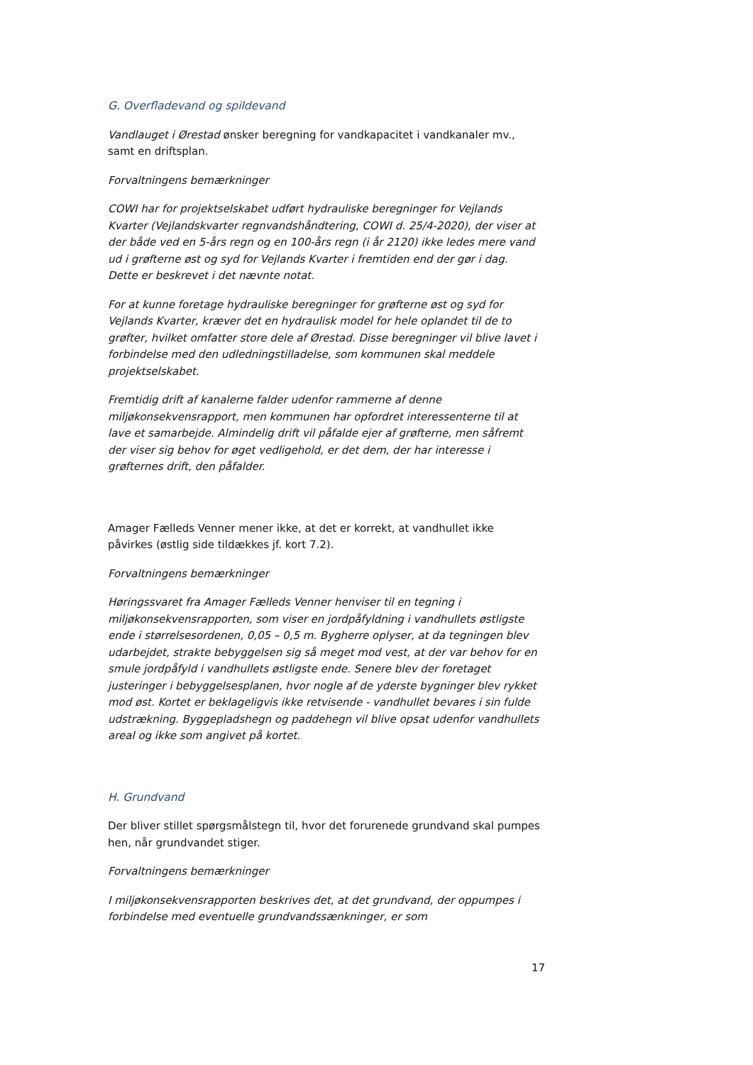G. Overfladevand og spildevand
Vandlauget i Ørestad ønsker beregning for vandkapacitet i vandkanaler mv., samt en driftsplan.
Forvaltningens bemærkninger
COWI har for projektselskabet udført hydrauliske beregninger for Vejlands Kvarter (Vejlandskvarter regnvandshåndtering, COWI d. 25/4-2020), der viser at der både ved en 5-års regn og en 100-års regn (i år 2120) ikke ledes mere vand ud i grøfterne øst og syd for Vejlands Kvarter i fremtiden end der gør i dag. Dette er beskrevet i det nævnte notat.
For at kunne foretage hydrauliske beregninger for grøfterne øst og syd for Vejlands Kvarter, kræver det en hydraulisk model for hele oplandet til de to grøfter, hvilket omfatter store dele af Ørestad. Disse beregninger vil blive lavet i forbindelse med den udledningstilladelse, som kommunen skal meddele projektselskabet.
Fremtidig drift af kanalerne falder udenfor rammerne af denne miljøkonsekvensrapport, men kommunen har opfordret interessenterne til at lave et samarbejde. Almindelig drift vil påfalde ejer af grøfterne, men såfremt der viser sig behov for øget vedligehold, er det dem, der har interesse i grøfternes drift, den påfalder.
Amager Fælleds Venner mener ikke, at det er korrekt, at vandhullet ikke påvirkes (østlig side tildækkes jf. kort 7.2).
Forvaltningens bemærkninger
Høringssvaret fra Amager Fælleds Venner henviser til en tegning i miljøkonsekvensrapporten, som viser en jordpåfyldning i vandhullets østligste ende i størrelsesordenen, 0,05 – 0,5 m. Bygherre oplyser, at da tegningen blev udarbejdet, strakte bebyggelsen sig så meget mod vest, at der var behov for en smule jordpåfyld i vandhullets østligste ende. Senere blev der foretaget justeringer i bebyggelsesplanen, hvor nogle af de yderste bygninger blev rykket mod øst. Kortet er beklageligvis ikke retvisende - vandhullet bevares i sin fulde udstrækning. Byggepladshegn og paddehegn vil blive opsat udenfor vandhullets areal og ikke som angivet på kortet.
H. Grundvand
Der bliver stillet spørgsmålstegn til, hvor det forurenede grundvand skal pumpes hen, når grundvandet stiger.
Forvaltningens bemærkninger
I miljøkonsekvensrapporten beskrives det, at det grundvand, der oppumpes i forbindelse med eventuelle grundvandssænkninger, er som
17